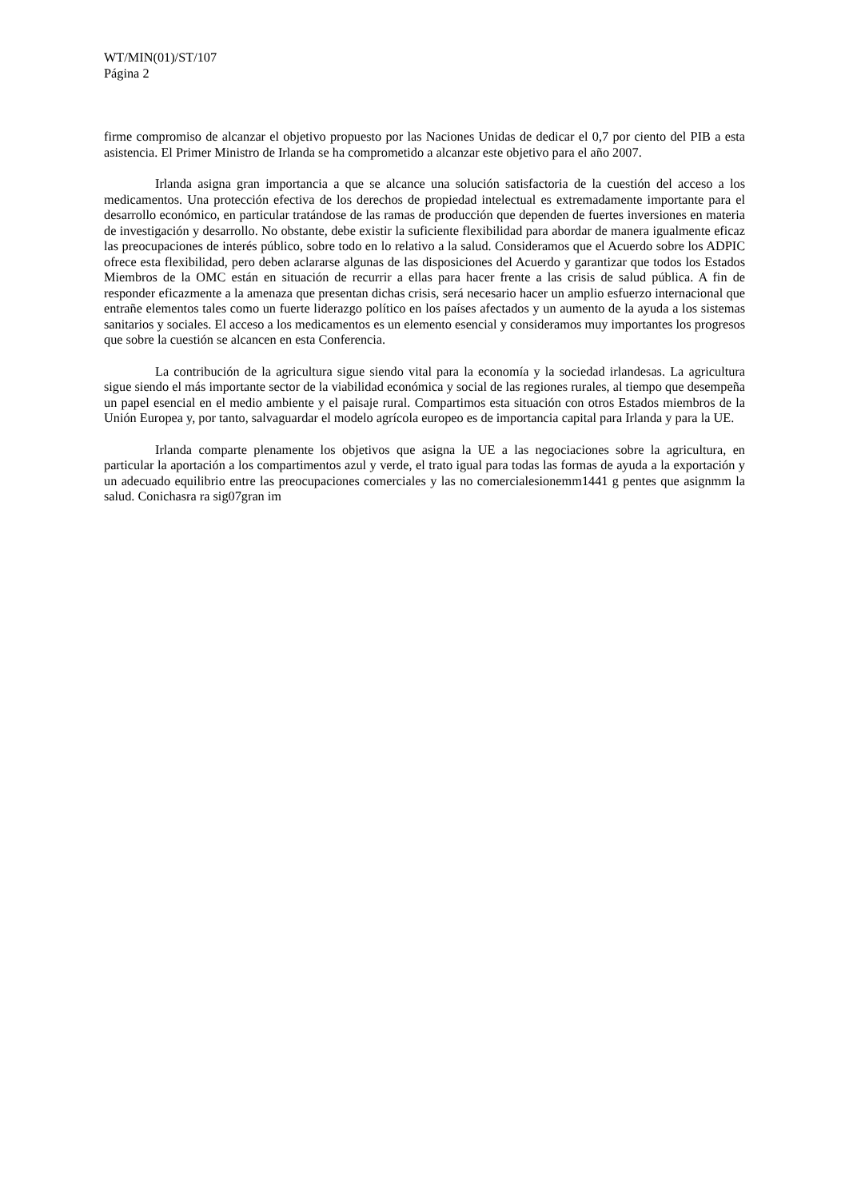WT/MIN(01)/ST/107
Página 2
firme compromiso de alcanzar el objetivo propuesto por las Naciones Unidas de dedicar el 0,7 por ciento del PIB a esta asistencia. El Primer Ministro de Irlanda se ha comprometido a alcanzar este objetivo para el año 2007.
Irlanda asigna gran importancia a que se alcance una solución satisfactoria de la cuestión del acceso a los medicamentos. Una protección efectiva de los derechos de propiedad intelectual es extremadamente importante para el desarrollo económico, en particular tratándose de las ramas de producción que dependen de fuertes inversiones en materia de investigación y desarrollo. No obstante, debe existir la suficiente flexibilidad para abordar de manera igualmente eficaz las preocupaciones de interés público, sobre todo en lo relativo a la salud. Consideramos que el Acuerdo sobre los ADPIC ofrece esta flexibilidad, pero deben aclararse algunas de las disposiciones del Acuerdo y garantizar que todos los Estados Miembros de la OMC están en situación de recurrir a ellas para hacer frente a las crisis de salud pública. A fin de responder eficazmente a la amenaza que presentan dichas crisis, será necesario hacer un amplio esfuerzo internacional que entrañe elementos tales como un fuerte liderazgo político en los países afectados y un aumento de la ayuda a los sistemas sanitarios y sociales. El acceso a los medicamentos es un elemento esencial y consideramos muy importantes los progresos que sobre la cuestión se alcancen en esta Conferencia.
La contribución de la agricultura sigue siendo vital para la economía y la sociedad irlandesas. La agricultura sigue siendo el más importante sector de la viabilidad económica y social de las regiones rurales, al tiempo que desempeña un papel esencial en el medio ambiente y el paisaje rural. Compartimos esta situación con otros Estados miembros de la Unión Europea y, por tanto, salvaguardar el modelo agrícola europeo es de importancia capital para Irlanda y para la UE.
Irlanda comparte plenamente los objetivos que asigna la UE a las negociaciones sobre la agricultura, en particular la aportación a los compartimentos azul y verde, el trato igual para todas las formas de ayuda a la exportación y un adecuado equilibrio entre las preocupaciones comerciales y las no comercialesionemm1441 g pentes que asignmm la salud. Conichasra ra sig07gran im